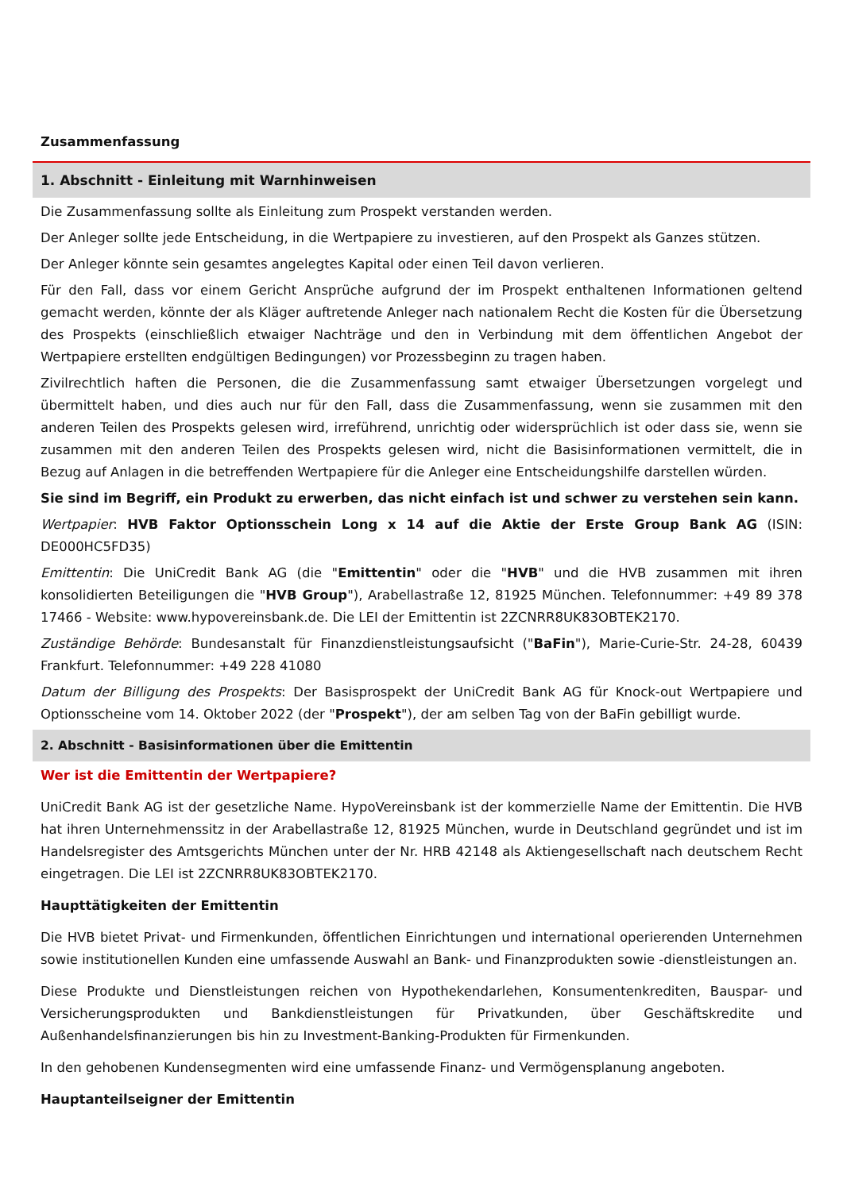Zusammenfassung
1. Abschnitt - Einleitung mit Warnhinweisen
Die Zusammenfassung sollte als Einleitung zum Prospekt verstanden werden.
Der Anleger sollte jede Entscheidung, in die Wertpapiere zu investieren, auf den Prospekt als Ganzes stützen.
Der Anleger könnte sein gesamtes angelegtes Kapital oder einen Teil davon verlieren.
Für den Fall, dass vor einem Gericht Ansprüche aufgrund der im Prospekt enthaltenen Informationen geltend gemacht werden, könnte der als Kläger auftretende Anleger nach nationalem Recht die Kosten für die Übersetzung des Prospekts (einschließlich etwaiger Nachträge und den in Verbindung mit dem öffentlichen Angebot der Wertpapiere erstellten endgültigen Bedingungen) vor Prozessbeginn zu tragen haben.
Zivilrechtlich haften die Personen, die die Zusammenfassung samt etwaiger Übersetzungen vorgelegt und übermittelt haben, und dies auch nur für den Fall, dass die Zusammenfassung, wenn sie zusammen mit den anderen Teilen des Prospekts gelesen wird, irreführend, unrichtig oder widersprüchlich ist oder dass sie, wenn sie zusammen mit den anderen Teilen des Prospekts gelesen wird, nicht die Basisinformationen vermittelt, die in Bezug auf Anlagen in die betreffenden Wertpapiere für die Anleger eine Entscheidungshilfe darstellen würden.
Sie sind im Begriff, ein Produkt zu erwerben, das nicht einfach ist und schwer zu verstehen sein kann.
Wertpapier: HVB Faktor Optionsschein Long x 14 auf die Aktie der Erste Group Bank AG (ISIN: DE000HC5FD35)
Emittentin: Die UniCredit Bank AG (die "Emittentin" oder die "HVB" und die HVB zusammen mit ihren konsolidierten Beteiligungen die "HVB Group"), Arabellastraße 12, 81925 München. Telefonnummer: +49 89 378 17466 - Website: www.hypovereinsbank.de. Die LEI der Emittentin ist 2ZCNRR8UK83OBTEK2170.
Zuständige Behörde: Bundesanstalt für Finanzdienstleistungsaufsicht ("BaFin"), Marie-Curie-Str. 24-28, 60439 Frankfurt. Telefonnummer: +49 228 41080
Datum der Billigung des Prospekts: Der Basisprospekt der UniCredit Bank AG für Knock-out Wertpapiere und Optionsscheine vom 14. Oktober 2022 (der "Prospekt"), der am selben Tag von der BaFin gebilligt wurde.
2. Abschnitt - Basisinformationen über die Emittentin
Wer ist die Emittentin der Wertpapiere?
UniCredit Bank AG ist der gesetzliche Name. HypoVereinsbank ist der kommerzielle Name der Emittentin. Die HVB hat ihren Unternehmenssitz in der Arabellastraße 12, 81925 München, wurde in Deutschland gegründet und ist im Handelsregister des Amtsgerichts München unter der Nr. HRB 42148 als Aktiengesellschaft nach deutschem Recht eingetragen. Die LEI ist 2ZCNRR8UK83OBTEK2170.
Haupttätigkeiten der Emittentin
Die HVB bietet Privat- und Firmenkunden, öffentlichen Einrichtungen und international operierenden Unternehmen sowie institutionellen Kunden eine umfassende Auswahl an Bank- und Finanzprodukten sowie -dienstleistungen an.
Diese Produkte und Dienstleistungen reichen von Hypothekendarlehen, Konsumentenkrediten, Bauspar- und Versicherungsprodukten und Bankdienstleistungen für Privatkunden, über Geschäftskredite und Außenhandelsfinanzierungen bis hin zu Investment-Banking-Produkten für Firmenkunden.
In den gehobenen Kundensegmenten wird eine umfassende Finanz- und Vermögensplanung angeboten.
Hauptanteilseigner der Emittentin